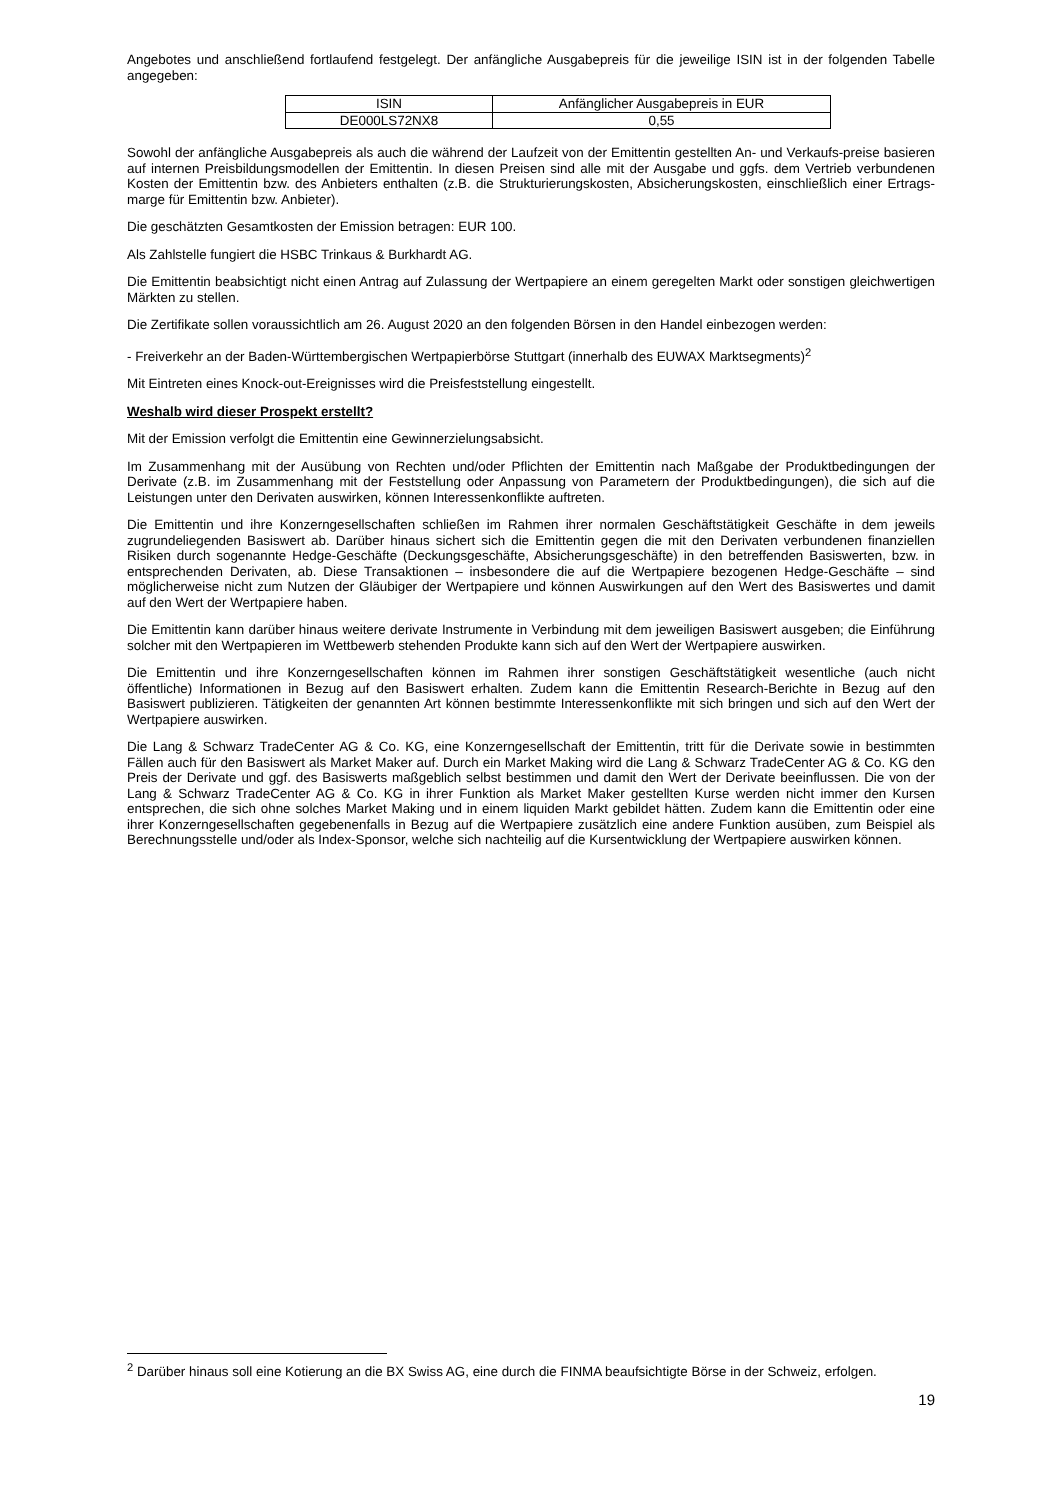Angebotes und anschließend fortlaufend festgelegt. Der anfängliche Ausgabepreis für die jeweilige ISIN ist in der folgenden Tabelle angegeben:
| ISIN | Anfänglicher Ausgabepreis in EUR |
| DE000LS72NX8 | 0,55 |
Sowohl der anfängliche Ausgabepreis als auch die während der Laufzeit von der Emittentin gestellten An- und Verkaufs-preise basieren auf internen Preisbildungsmodellen der Emittentin. In diesen Preisen sind alle mit der Ausgabe und ggfs. dem Vertrieb verbundenen Kosten der Emittentin bzw. des Anbieters enthalten (z.B. die Strukturierungskosten, Absicherungskosten, einschließlich einer Ertrags-marge für Emittentin bzw. Anbieter).
Die geschätzten Gesamtkosten der Emission betragen: EUR 100.
Als Zahlstelle fungiert die HSBC Trinkaus & Burkhardt AG.
Die Emittentin beabsichtigt nicht einen Antrag auf Zulassung der Wertpapiere an einem geregelten Markt oder sonstigen gleichwertigen Märkten zu stellen.
Die Zertifikate sollen voraussichtlich am 26. August 2020 an den folgenden Börsen in den Handel einbezogen werden:
- Freiverkehr an der Baden-Württembergischen Wertpapierbörse Stuttgart (innerhalb des EUWAX Marktsegments)<sup>2</sup>
Mit Eintreten eines Knock-out-Ereignisses wird die Preisfeststellung eingestellt.
Weshalb wird dieser Prospekt erstellt?
Mit der Emission verfolgt die Emittentin eine Gewinnerzielungsabsicht.
Im Zusammenhang mit der Ausübung von Rechten und/oder Pflichten der Emittentin nach Maßgabe der Produktbedingungen der Derivate (z.B. im Zusammenhang mit der Feststellung oder Anpassung von Parametern der Produktbedingungen), die sich auf die Leistungen unter den Derivaten auswirken, können Interessenkonflikte auftreten.
Die Emittentin und ihre Konzerngesellschaften schließen im Rahmen ihrer normalen Geschäftstätigkeit Geschäfte in dem jeweils zugrundeliegenden Basiswert ab. Darüber hinaus sichert sich die Emittentin gegen die mit den Derivaten verbundenen finanziellen Risiken durch sogenannte Hedge-Geschäfte (Deckungsgeschäfte, Absicherungsgeschäfte) in den betreffenden Basiswerten, bzw. in entsprechenden Derivaten, ab. Diese Transaktionen – insbesondere die auf die Wertpapiere bezogenen Hedge-Geschäfte – sind möglicherweise nicht zum Nutzen der Gläubiger der Wertpapiere und können Auswirkungen auf den Wert des Basiswertes und damit auf den Wert der Wertpapiere haben.
Die Emittentin kann darüber hinaus weitere derivate Instrumente in Verbindung mit dem jeweiligen Basiswert ausgeben; die Einführung solcher mit den Wertpapieren im Wettbewerb stehenden Produkte kann sich auf den Wert der Wertpapiere auswirken.
Die Emittentin und ihre Konzerngesellschaften können im Rahmen ihrer sonstigen Geschäftstätigkeit wesentliche (auch nicht öffentliche) Informationen in Bezug auf den Basiswert erhalten. Zudem kann die Emittentin Research-Berichte in Bezug auf den Basiswert publizieren. Tätigkeiten der genannten Art können bestimmte Interessenkonflikte mit sich bringen und sich auf den Wert der Wertpapiere auswirken.
Die Lang & Schwarz TradeCenter AG & Co. KG, eine Konzerngesellschaft der Emittentin, tritt für die Derivate sowie in bestimmten Fällen auch für den Basiswert als Market Maker auf. Durch ein Market Making wird die Lang & Schwarz TradeCenter AG & Co. KG den Preis der Derivate und ggf. des Basiswerts maßgeblich selbst bestimmen und damit den Wert der Derivate beeinflussen. Die von der Lang & Schwarz TradeCenter AG & Co. KG in ihrer Funktion als Market Maker gestellten Kurse werden nicht immer den Kursen entsprechen, die sich ohne solches Market Making und in einem liquiden Markt gebildet hätten. Zudem kann die Emittentin oder eine ihrer Konzerngesellschaften gegebenenfalls in Bezug auf die Wertpapiere zusätzlich eine andere Funktion ausüben, zum Beispiel als Berechnungsstelle und/oder als Index-Sponsor, welche sich nachteilig auf die Kursentwicklung der Wertpapiere auswirken können.
<sup>2</sup> Darüber hinaus soll eine Kotierung an die BX Swiss AG, eine durch die FINMA beaufsichtigte Börse in der Schweiz, erfolgen.
19